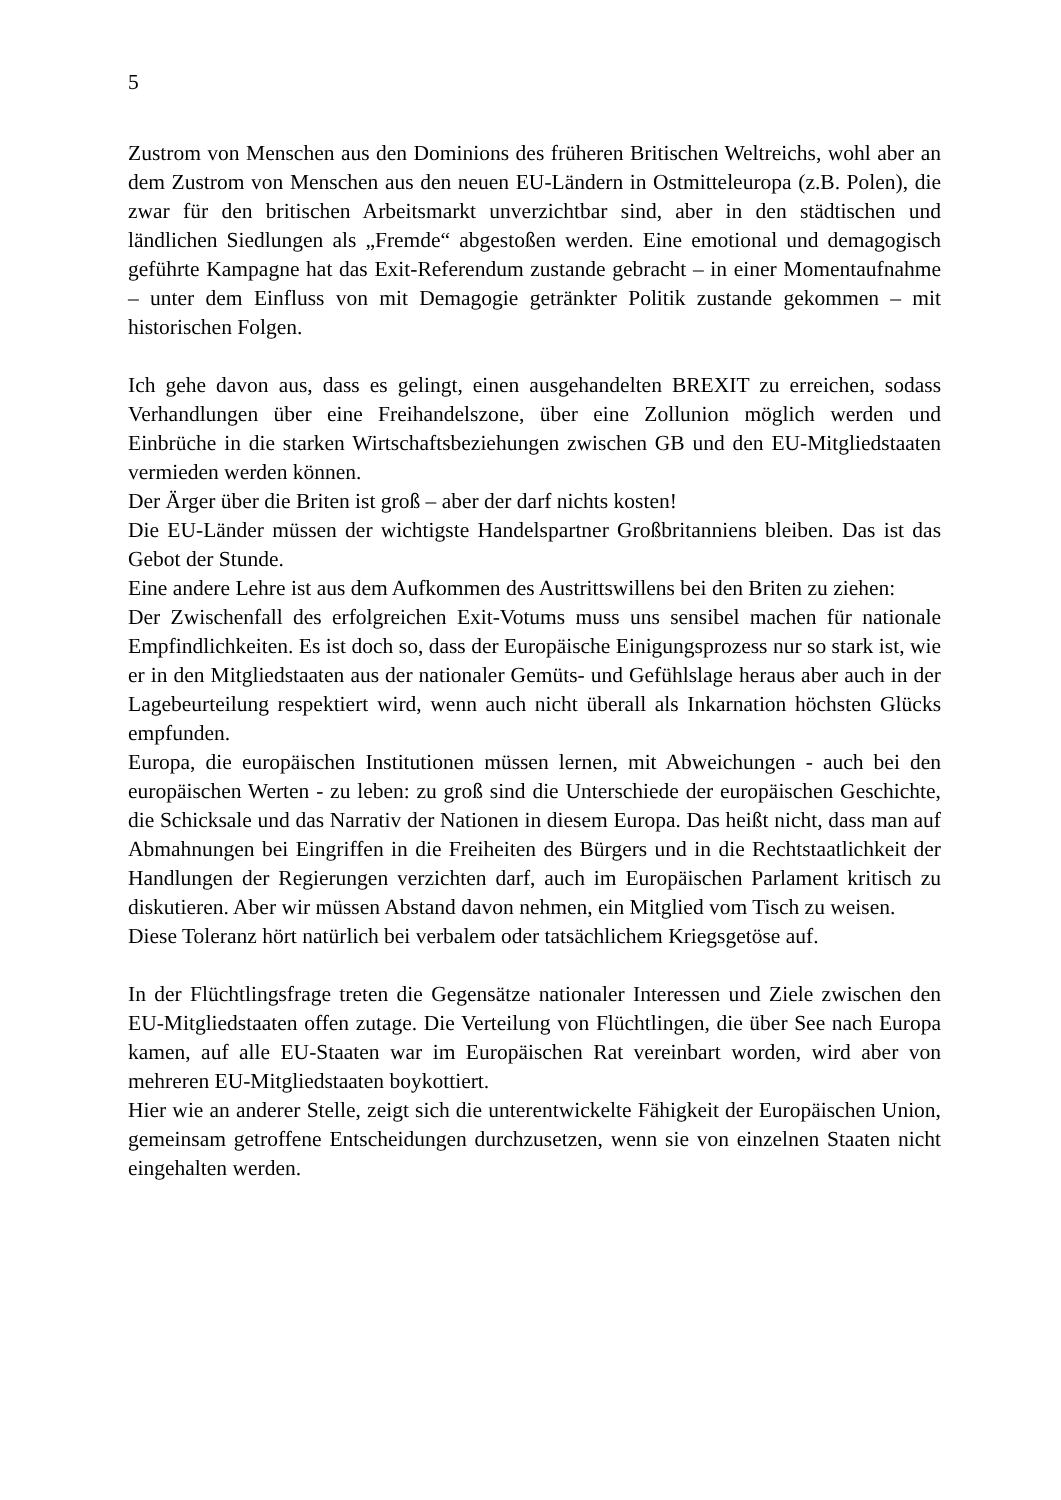5
Zustrom von Menschen aus den Dominions des früheren Britischen Weltreichs, wohl aber an dem Zustrom von Menschen aus den neuen EU-Ländern in Ostmitteleuropa (z.B. Polen), die zwar für den britischen Arbeitsmarkt unverzichtbar sind, aber in den städtischen und ländlichen Siedlungen als „Fremde“ abgestoßen werden. Eine emotional und demagogisch geführte Kampagne hat das Exit-Referendum zustande gebracht – in einer Momentaufnahme – unter dem Einfluss von mit Demagogie getränkter Politik zustande gekommen – mit historischen Folgen.
Ich gehe davon aus, dass es gelingt, einen ausgehandelten BREXIT zu erreichen, sodass Verhandlungen über eine Freihandelszone, über eine Zollunion möglich werden und Einbrüche in die starken Wirtschaftsbeziehungen zwischen GB und den EU-Mitgliedstaaten vermieden werden können.
Der Ärger über die Briten ist groß – aber der darf nichts kosten!
Die EU-Länder müssen der wichtigste Handelspartner Großbritanniens bleiben. Das ist das Gebot der Stunde.
Eine andere Lehre ist aus dem Aufkommen des Austrittswillens bei den Briten zu ziehen:
Der Zwischenfall des erfolgreichen Exit-Votums muss uns sensibel machen für nationale Empfindlichkeiten. Es ist doch so, dass der Europäische Einigungsprozess nur so stark ist, wie er in den Mitgliedstaaten aus der nationaler Gemüts- und Gefühlslage heraus aber auch in der Lagebeurteilung respektiert wird, wenn auch nicht überall als Inkarnation höchsten Glücks empfunden.
Europa, die europäischen Institutionen müssen lernen, mit Abweichungen - auch bei den europäischen Werten - zu leben: zu groß sind die Unterschiede der europäischen Geschichte, die Schicksale und das Narrativ der Nationen in diesem Europa. Das heißt nicht, dass man auf Abmahnungen bei Eingriffen in die Freiheiten des Bürgers und in die Rechtstaatlichkeit der Handlungen der Regierungen verzichten darf, auch im Europäischen Parlament kritisch zu diskutieren. Aber wir müssen Abstand davon nehmen, ein Mitglied vom Tisch zu weisen.
Diese Toleranz hört natürlich bei verbalem oder tatsächlichem Kriegsgetöse auf.
In der Flüchtlingsfrage treten die Gegensätze nationaler Interessen und Ziele zwischen den EU-Mitgliedstaaten offen zutage. Die Verteilung von Flüchtlingen, die über See nach Europa kamen, auf alle EU-Staaten war im Europäischen Rat vereinbart worden, wird aber von mehreren EU-Mitgliedstaaten boykottiert.
Hier wie an anderer Stelle, zeigt sich die unterentwickelte Fähigkeit der Europäischen Union, gemeinsam getroffene Entscheidungen durchzusetzen, wenn sie von einzelnen Staaten nicht eingehalten werden.